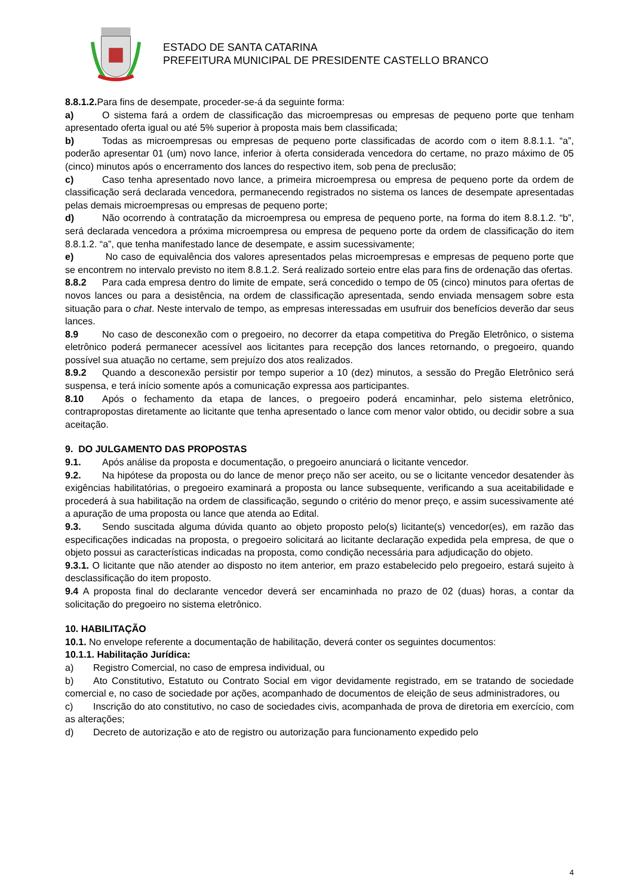ESTADO DE SANTA CATARINA
PREFEITURA MUNICIPAL DE PRESIDENTE CASTELLO BRANCO
8.8.1.2. Para fins de desempate, proceder-se-á da seguinte forma:
a) O sistema fará a ordem de classificação das microempresas ou empresas de pequeno porte que tenham apresentado oferta igual ou até 5% superior à proposta mais bem classificada;
b) Todas as microempresas ou empresas de pequeno porte classificadas de acordo com o item 8.8.1.1. “a”, poderão apresentar 01 (um) novo lance, inferior à oferta considerada vencedora do certame, no prazo máximo de 05 (cinco) minutos após o encerramento dos lances do respectivo item, sob pena de preclusão;
c) Caso tenha apresentado novo lance, a primeira microempresa ou empresa de pequeno porte da ordem de classificação será declarada vencedora, permanecendo registrados no sistema os lances de desempate apresentadas pelas demais microempresas ou empresas de pequeno porte;
d) Não ocorrendo à contratação da microempresa ou empresa de pequeno porte, na forma do item 8.8.1.2. “b”, será declarada vencedora a próxima microempresa ou empresa de pequeno porte da ordem de classificação do item 8.8.1.2. “a”, que tenha manifestado lance de desempate, e assim sucessivamente;
e) No caso de equivalência dos valores apresentados pelas microempresas e empresas de pequeno porte que se encontrem no intervalo previsto no item 8.8.1.2. Será realizado sorteio entre elas para fins de ordenação das ofertas.
8.8.2 Para cada empresa dentro do limite de empate, será concedido o tempo de 05 (cinco) minutos para ofertas de novos lances ou para a desistência, na ordem de classificação apresentada, sendo enviada mensagem sobre esta situação para o chat. Neste intervalo de tempo, as empresas interessadas em usufruir dos benefícios deverão dar seus lances.
8.9 No caso de desconexão com o pregoeiro, no decorrer da etapa competitiva do Pregão Eletrônico, o sistema eletrônico poderá permanecer acessível aos licitantes para recepção dos lances retornando, o pregoeiro, quando possível sua atuação no certame, sem prejuízo dos atos realizados.
8.9.2 Quando a desconexão persistir por tempo superior a 10 (dez) minutos, a sessão do Pregão Eletrônico será suspensa, e terá início somente após a comunicação expressa aos participantes.
8.10 Após o fechamento da etapa de lances, o pregoeiro poderá encaminhar, pelo sistema eletrônico, contrapropostas diretamente ao licitante que tenha apresentado o lance com menor valor obtido, ou decidir sobre a sua aceitação.
9. DO JULGAMENTO DAS PROPOSTAS
9.1. Após análise da proposta e documentação, o pregoeiro anunciará o licitante vencedor.
9.2. Na hipótese da proposta ou do lance de menor preço não ser aceito, ou se o licitante vencedor desatender às exigências habilitatórias, o pregoeiro examinará a proposta ou lance subsequente, verificando a sua aceitabilidade e procederá à sua habilitação na ordem de classificação, segundo o critério do menor preço, e assim sucessivamente até a apuração de uma proposta ou lance que atenda ao Edital.
9.3. Sendo suscitada alguma dúvida quanto ao objeto proposto pelo(s) licitante(s) vencedor(es), em razão das especificações indicadas na proposta, o pregoeiro solicitará ao licitante declaração expedida pela empresa, de que o objeto possui as características indicadas na proposta, como condição necessária para adjudicação do objeto.
9.3.1. O licitante que não atender ao disposto no item anterior, em prazo estabelecido pelo pregoeiro, estará sujeito à desclassificação do item proposto.
9.4 A proposta final do declarante vencedor deverá ser encaminhada no prazo de 02 (duas) horas, a contar da solicitação do pregoeiro no sistema eletrônico.
10. HABILITAÇÃO
10.1. No envelope referente a documentação de habilitação, deverá conter os seguintes documentos:
10.1.1. Habilitação Jurídica:
a) Registro Comercial, no caso de empresa individual, ou
b) Ato Constitutivo, Estatuto ou Contrato Social em vigor devidamente registrado, em se tratando de sociedade comercial e, no caso de sociedade por ações, acompanhado de documentos de eleição de seus administradores, ou
c) Inscrição do ato constitutivo, no caso de sociedades civis, acompanhada de prova de diretoria em exercício, com as alterações;
d) Decreto de autorização e ato de registro ou autorização para funcionamento expedido pelo
4